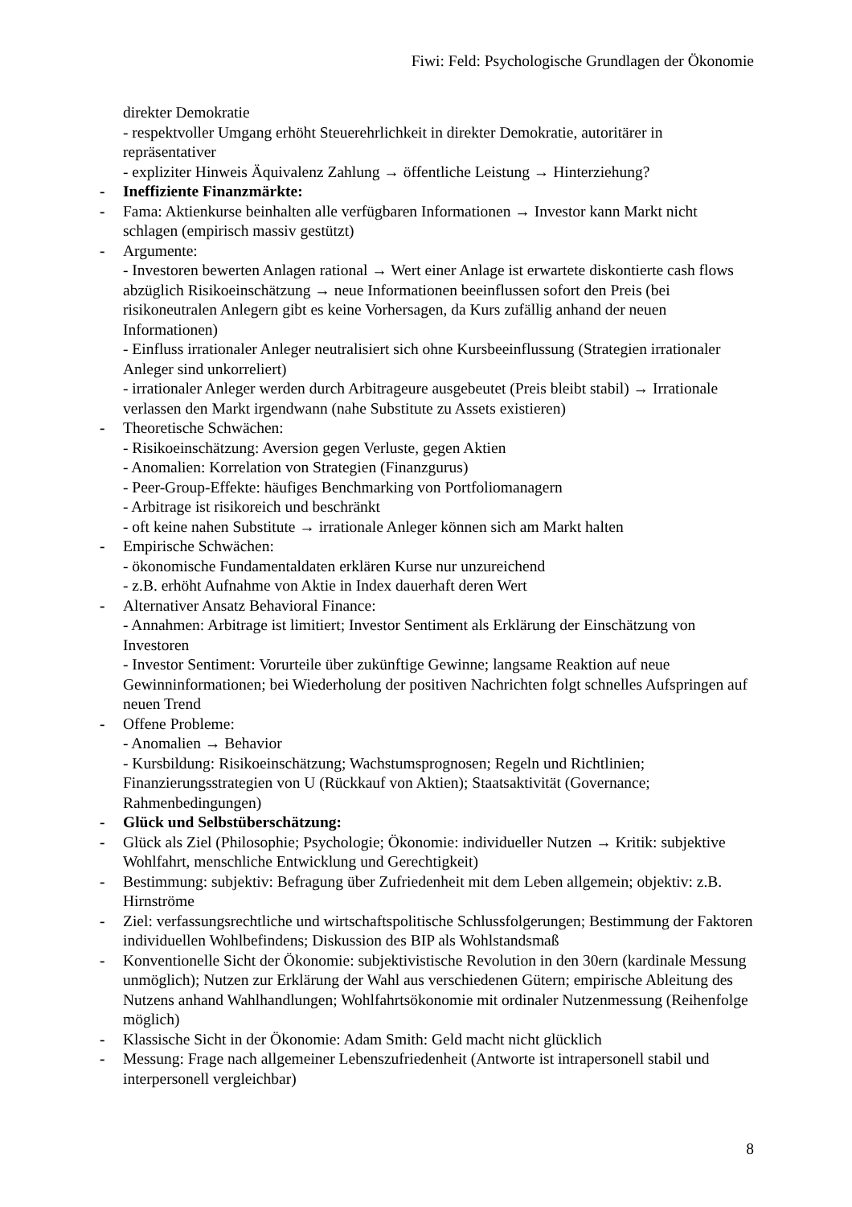Fiwi: Feld: Psychologische Grundlagen der Ökonomie
direkter Demokratie
- respektvoller Umgang erhöht Steuerehrlichkeit in direkter Demokratie, autoritärer in repräsentativer
- expliziter Hinweis Äquivalenz Zahlung → öffentliche Leistung → Hinterziehung?
- Ineffiziente Finanzmärkte:
- Fama: Aktienkurse beinhalten alle verfügbaren Informationen → Investor kann Markt nicht schlagen (empirisch massiv gestützt)
- Argumente:
- Investoren bewerten Anlagen rational → Wert einer Anlage ist erwartete diskontierte cash flows abzüglich Risikoeinschätzung → neue Informationen beeinflussen sofort den Preis (bei risikoneutralen Anlegern gibt es keine Vorhersagen, da Kurs zufällig anhand der neuen Informationen)
- Einfluss irrationaler Anleger neutralisiert sich ohne Kursbeeinflussung (Strategien irrationaler Anleger sind unkorreliert)
- irrationaler Anleger werden durch Arbitrageure ausgebeutet (Preis bleibt stabil) → Irrationale verlassen den Markt irgendwann (nahe Substitute zu Assets existieren)
- Theoretische Schwächen:
- Risikoeinschätzung: Aversion gegen Verluste, gegen Aktien
- Anomalien: Korrelation von Strategien (Finanzgurus)
- Peer-Group-Effekte: häufiges Benchmarking von Portfoliomanagern
- Arbitrage ist risikoreich und beschränkt
- oft keine nahen Substitute → irrationale Anleger können sich am Markt halten
- Empirische Schwächen:
- ökonomische Fundamentaldaten erklären Kurse nur unzureichend
- z.B. erhöht Aufnahme von Aktie in Index dauerhaft deren Wert
- Alternativer Ansatz Behavioral Finance:
- Annahmen: Arbitrage ist limitiert; Investor Sentiment als Erklärung der Einschätzung von Investoren
- Investor Sentiment: Vorurteile über zukünftige Gewinne; langsame Reaktion auf neue Gewinninformationen; bei Wiederholung der positiven Nachrichten folgt schnelles Aufspringen auf neuen Trend
- Offene Probleme:
- Anomalien → Behavior
- Kursbildung: Risikoeinschätzung; Wachstumsprognosen; Regeln und Richtlinien; Finanzierungsstrategien von U (Rückkauf von Aktien); Staatsaktivität (Governance; Rahmenbedingungen)
- Glück und Selbstüberschätzung:
- Glück als Ziel (Philosophie; Psychologie; Ökonomie: individueller Nutzen → Kritik: subjektive Wohlfahrt, menschliche Entwicklung und Gerechtigkeit)
- Bestimmung: subjektiv: Befragung über Zufriedenheit mit dem Leben allgemein; objektiv: z.B. Hirnströme
- Ziel: verfassungsrechtliche und wirtschaftspolitische Schlussfolgerungen; Bestimmung der Faktoren individuellen Wohlbefindens; Diskussion des BIP als Wohlstandsmaß
- Konventionelle Sicht der Ökonomie: subjektivistische Revolution in den 30ern (kardinale Messung unmöglich); Nutzen zur Erklärung der Wahl aus verschiedenen Gütern; empirische Ableitung des Nutzens anhand Wahlhandlungen; Wohlfahrtsökonomie mit ordinaler Nutzenmessung (Reihenfolge möglich)
- Klassische Sicht in der Ökonomie: Adam Smith: Geld macht nicht glücklich
- Messung: Frage nach allgemeiner Lebenszufriedenheit (Antworte ist intrapersonell stabil und interpersonell vergleichbar)
8